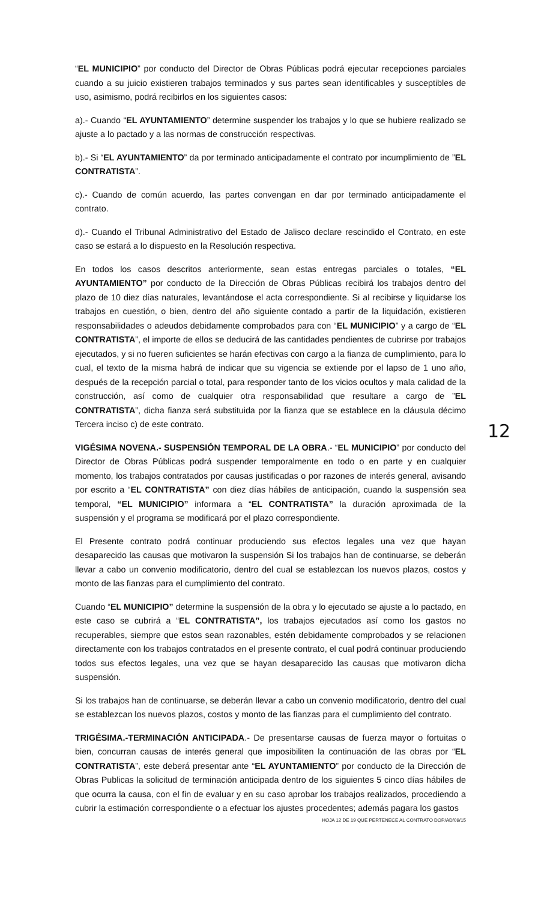“EL MUNICIPIO” por conducto del Director de Obras Públicas podrá ejecutar recepciones parciales cuando a su juicio existieren trabajos terminados y sus partes sean identificables y susceptibles de uso, asimismo, podrá recibirlos en los siguientes casos:
a).- Cuando “EL AYUNTAMIENTO” determine suspender los trabajos y lo que se hubiere realizado se ajuste a lo pactado y a las normas de construcción respectivas.
b).- Si “EL AYUNTAMIENTO” da por terminado anticipadamente el contrato por incumplimiento de ”EL CONTRATISTA”.
c).- Cuando de común acuerdo, las partes convengan en dar por terminado anticipadamente el contrato.
d).- Cuando el Tribunal Administrativo del Estado de Jalisco declare rescindido el Contrato, en este caso se estará a lo dispuesto en la Resolución respectiva.
En todos los casos descritos anteriormente, sean estas entregas parciales o totales, “EL AYUNTAMIENTO” por conducto de la Dirección de Obras Públicas recibirá los trabajos dentro del plazo de 10 diez días naturales, levantándose el acta correspondiente. Si al recibirse y liquidarse los trabajos en cuestión, o bien, dentro del año siguiente contado a partir de la liquidación, existieren responsabilidades o adeudos debidamente comprobados para con “EL MUNICIPIO” y a cargo de “EL CONTRATISTA”, el importe de ellos se deducirá de las cantidades pendientes de cubrirse por trabajos ejecutados, y si no fueren suficientes se harán efectivas con cargo a la fianza de cumplimiento, para lo cual, el texto de la misma habrá de indicar que su vigencia se extiende por el lapso de 1 uno año, después de la recepción parcial o total, para responder tanto de los vicios ocultos y mala calidad de la construcción, así como de cualquier otra responsabilidad que resultare a cargo de ”EL CONTRATISTA”, dicha fianza será substituida por la fianza que se establece en la cláusula décimo Tercera inciso c) de este contrato.
VIGÉSIMA NOVENA.- SUSPENSIÓN TEMPORAL DE LA OBRA.- “EL MUNICIPIO” por conducto del Director de Obras Públicas podrá suspender temporalmente en todo o en parte y en cualquier momento, los trabajos contratados por causas justificadas o por razones de interés general, avisando por escrito a “EL CONTRATISTA” con diez días hábiles de anticipación, cuando la suspensión sea temporal, “EL MUNICIPIO” informara a “EL CONTRATISTA” la duración aproximada de la suspensión y el programa se modificará por el plazo correspondiente.
El Presente contrato podrá continuar produciendo sus efectos legales una vez que hayan desaparecido las causas que motivaron la suspensión Si los trabajos han de continuarse, se deberán llevar a cabo un convenio modificatorio, dentro del cual se establezcan los nuevos plazos, costos y monto de las fianzas para el cumplimiento del contrato.
Cuando “EL MUNICIPIO” determine la suspensión de la obra y lo ejecutado se ajuste a lo pactado, en este caso se cubrirá a “EL CONTRATISTA”, los trabajos ejecutados así como los gastos no recuperables, siempre que estos sean razonables, estén debidamente comprobados y se relacionen directamente con los trabajos contratados en el presente contrato, el cual podrá continuar produciendo todos sus efectos legales, una vez que se hayan desaparecido las causas que motivaron dicha suspensión.
Si los trabajos han de continuarse, se deberán llevar a cabo un convenio modificatorio, dentro del cual se establezcan los nuevos plazos, costos y monto de las fianzas para el cumplimiento del contrato.
TRIGÉSIMA.-TERMINACIÓN ANTICIPADA.- De presentarse causas de fuerza mayor o fortuitas o bien, concurran causas de interés general que imposibiliten la continuación de las obras por “EL CONTRATISTA”, este deberá presentar ante “EL AYUNTAMIENTO” por conducto de la Dirección de Obras Publicas la solicitud de terminación anticipada dentro de los siguientes 5 cinco días hábiles de que ocurra la causa, con el fin de evaluar y en su caso aprobar los trabajos realizados, procediendo a cubrir la estimación correspondiente o a efectuar los ajustes procedentes; además pagara los gastos
HOJA 12 DE 19 QUE PERTENECE AL CONTRATO DOP/AD/09/15
12